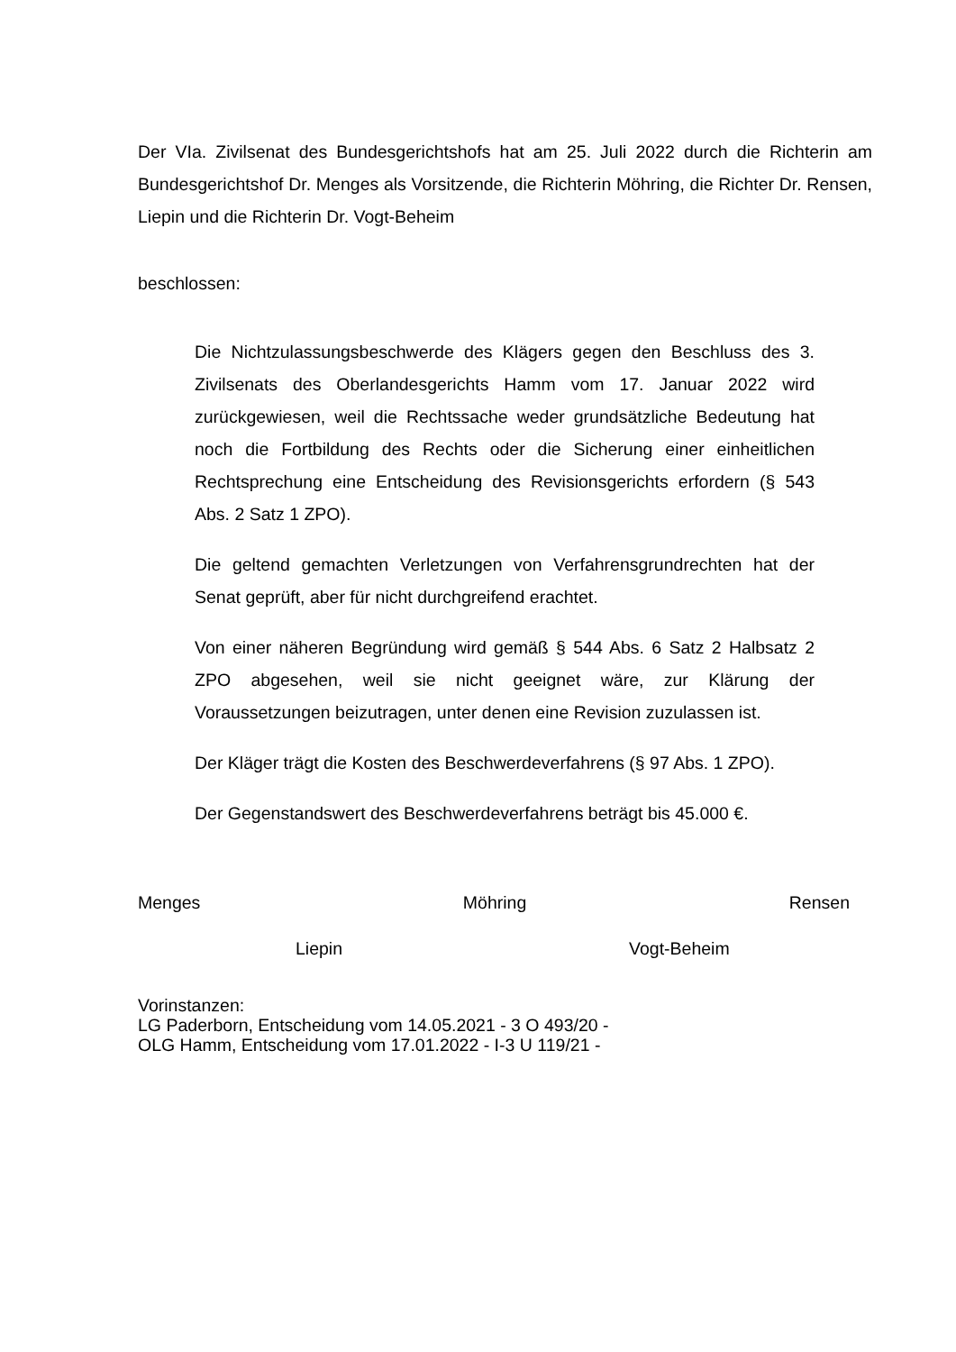Der VIa. Zivilsenat des Bundesgerichtshofs hat am 25. Juli 2022 durch die Richterin am Bundesgerichtshof Dr. Menges als Vorsitzende, die Richterin Möhring, die Richter Dr. Rensen, Liepin und die Richterin Dr. Vogt-Beheim
beschlossen:
Die Nichtzulassungsbeschwerde des Klägers gegen den Beschluss des 3. Zivilsenats des Oberlandesgerichts Hamm vom 17. Januar 2022 wird zurückgewiesen, weil die Rechtssache weder grundsätzliche Bedeutung hat noch die Fortbildung des Rechts oder die Sicherung einer einheitlichen Rechtsprechung eine Entscheidung des Revisionsgerichts erfordern (§ 543 Abs. 2 Satz 1 ZPO).
Die geltend gemachten Verletzungen von Verfahrensgrundrechten hat der Senat geprüft, aber für nicht durchgreifend erachtet.
Von einer näheren Begründung wird gemäß § 544 Abs. 6 Satz 2 Halbsatz 2 ZPO abgesehen, weil sie nicht geeignet wäre, zur Klärung der Voraussetzungen beizutragen, unter denen eine Revision zuzulassen ist.
Der Kläger trägt die Kosten des Beschwerdeverfahrens (§ 97 Abs. 1 ZPO).
Der Gegenstandswert des Beschwerdeverfahrens beträgt bis 45.000 €.
Menges Möhring Rensen
Liepin Vogt-Beheim
Vorinstanzen:
LG Paderborn, Entscheidung vom 14.05.2021 - 3 O 493/20 -
OLG Hamm, Entscheidung vom 17.01.2022 - I-3 U 119/21 -